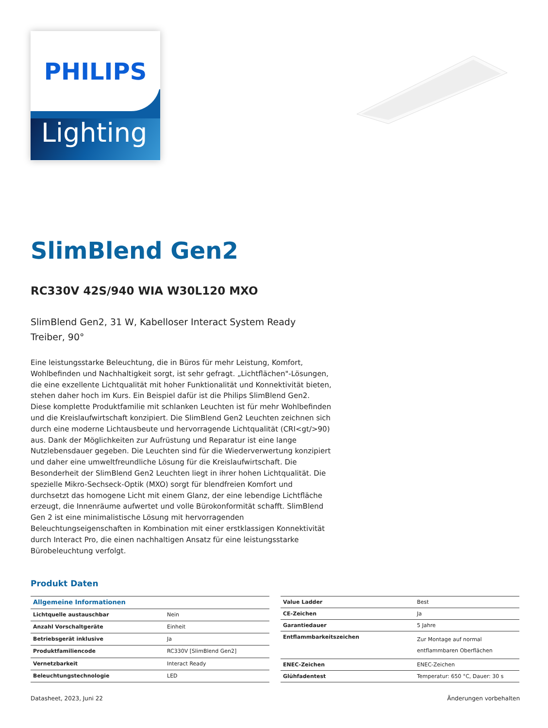PHILIPS
Lighting
SlimBlend Gen2
RC330V 42S/940 WIA W30L120 MXO
SlimBlend Gen2, 31 W, Kabelloser Interact System Ready Treiber, 90°
Eine leistungsstarke Beleuchtung, die in Büros für mehr Leistung, Komfort, Wohlbefinden und Nachhaltigkeit sorgt, ist sehr gefragt. „Lichtflächen"-Lösungen, die eine exzellente Lichtqualität mit hoher Funktionalität und Konnektivität bieten, stehen daher hoch im Kurs. Ein Beispiel dafür ist die Philips SlimBlend Gen2. Diese komplette Produktfamilie mit schlanken Leuchten ist für mehr Wohlbefinden und die Kreislaufwirtschaft konzipiert. Die SlimBlend Gen2 Leuchten zeichnen sich durch eine moderne Lichtausbeute und hervorragende Lichtqualität (CRI<gt/>90) aus. Dank der Möglichkeiten zur Aufrüstung und Reparatur ist eine lange Nutzlebensdauer gegeben. Die Leuchten sind für die Wiederverwertung konzipiert und daher eine umweltfreundliche Lösung für die Kreislaufwirtschaft. Die Besonderheit der SlimBlend Gen2 Leuchten liegt in ihrer hohen Lichtqualität. Die spezielle Mikro-Sechseck-Optik (MXO) sorgt für blendfreien Komfort und durchsetzt das homogene Licht mit einem Glanz, der eine lebendige Lichtfläche erzeugt, die Innenräume aufwertet und volle Bürokonformität schafft. SlimBlend Gen 2 ist eine minimalistische Lösung mit hervorragenden Beleuchtungseigenschaften in Kombination mit einer erstklassigen Konnektivität durch Interact Pro, die einen nachhaltigen Ansatz für eine leistungsstarke Bürobeleuchtung verfolgt.
Produkt Daten
| Allgemeine Informationen | |
| Lichtquelle austauschbar | Nein |
| Anzahl Vorschaltgeräte | Einheit |
| Betriebsgerät inklusive | Ja |
| Produktfamiliencode | RC330V [SlimBlend Gen2] |
| Vernetzbarkeit | Interact Ready |
| Beleuchtungstechnologie | LED |
| Value Ladder | Best |
| CE-Zeichen | Ja |
| Garantiedauer | 5 Jahre |
| Entflammbarkeitszeichen | Zur Montage auf normal entflammbaren Oberflächen |
| ENEC-Zeichen | ENEC-Zeichen |
| Glühfadentest | Temperatur: 650 °C, Dauer: 30 s |
Datasheet, 2023, Juni 22 Änderungen vorbehalten